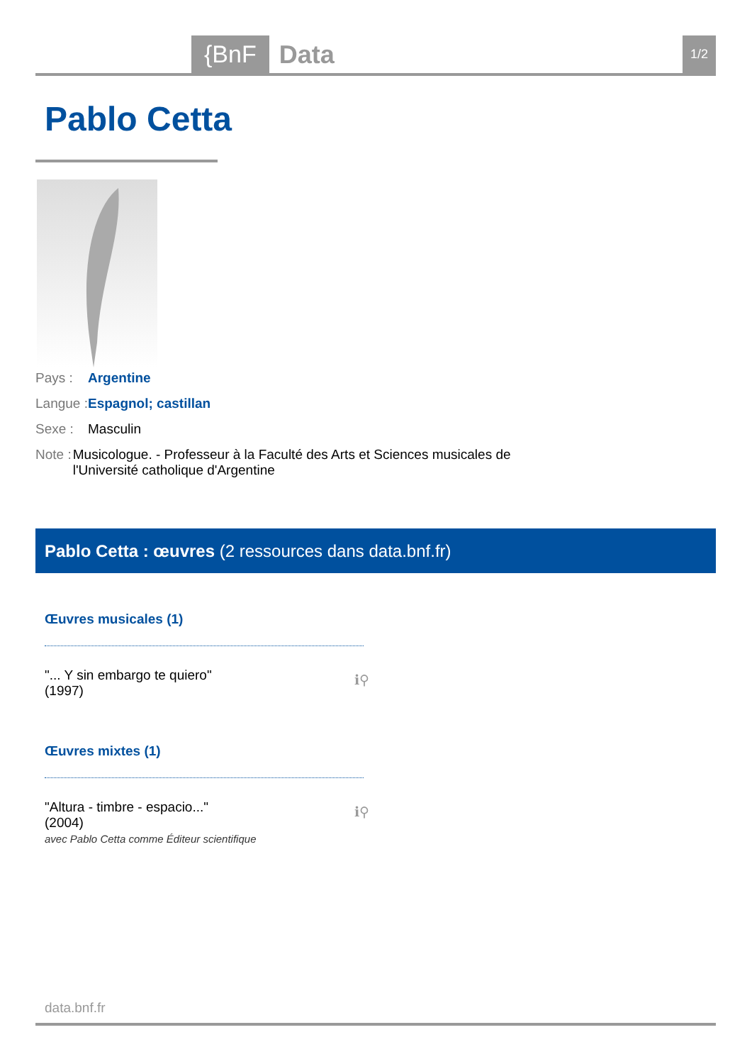{BnF Data 1/2
Pablo Cetta
Pays : Argentine
Langue :
Espagnol; castillan
Sexe : Masculin
Note : Musicologue. - Professeur à la Faculté des Arts et Sciences musicales de l'Université catholique d'Argentine
Pablo Cetta : œuvres (2 ressources dans data.bnf.fr)
Œuvres musicales (1)
"... Y sin embargo te quiero"
(1997)
ℹ⚲
Œuvres mixtes (1)
"Altura - timbre - espacio..."
(2004)
avec Pablo Cetta comme Éditeur scientifique
ℹ⚲
data.bnf.fr